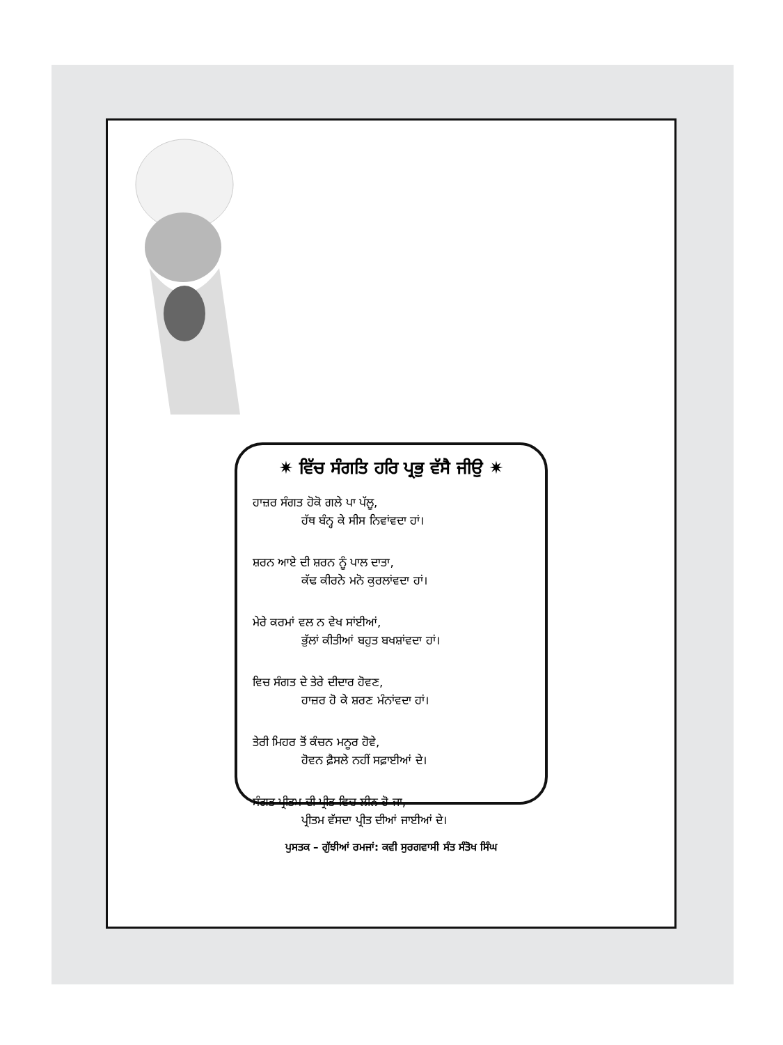✷ ਵਿੱਚ ਸੰਗਤਿ ਹਰਿ ਪ੍ਰਭੁ ਵੱਸੈ ਜੀਉ ✷
ਹਾਜ਼ਰ ਸੰਗਤ ਹੋਕੋ ਗਲੇ ਪਾ ਪੱਲੂ,
ਹੱਥ ਬੰਨ੍ਹ ਕੇ ਸੀਸ ਨਿਵਾਂਵਦਾ ਹਾਂ।
ਸ਼ਰਨ ਆਏ ਦੀ ਸ਼ਰਨ ਨੂੰ ਪਾਲ ਦਾਤਾ,
ਕੱਢ ਕੀਰਨੇ ਮਨੋ ਕੁਰਲਾਂਵਦਾ ਹਾਂ।
ਮੇਰੇ ਕਰਮਾਂ ਵਲ ਨ ਵੇਖ ਸਾਂਈਆਂ,
ਭੁੱਲਾਂ ਕੀਤੀਆਂ ਬਹੁਤ ਬਖਸ਼ਾਂਵਦਾ ਹਾਂ।
ਵਿਚ ਸੰਗਤ ਦੇ ਤੇਰੇ ਦੀਦਾਰ ਹੋਵਣ,
ਹਾਜ਼ਰ ਹੋ ਕੇ ਸ਼ਰਣ ਮੰਨਾਂਵਦਾ ਹਾਂ।
ਤੇਰੀ ਮਿਹਰ ਤੋਂ ਕੰਚਨ ਮਨੂਰ ਹੋਵੇ,
ਹੋਵਨ ਫ਼ੈਸਲੇ ਨਹੀਂ ਸਫ਼ਾਈਆਂ ਦੇ।
ਸੰਗਤ ਪ੍ਰੀਤਮ ਦੀ ਪ੍ਰੀਤ ਵਿਚ ਲੀਨ ਹੋ ਜਾ,
ਪ੍ਰੀਤਮ ਵੱਸਦਾ ਪ੍ਰੀਤ ਦੀਆਂ ਜਾਈਆਂ ਦੇ।
ਪੁਸਤਕ – ਗੁੱਝੀਆਂ ਰਮਜਾਂ: ਕਵੀ ਸੁਰਗਵਾਸੀ ਸੰਤ ਸੰਤੋਖ ਸਿੰਘ